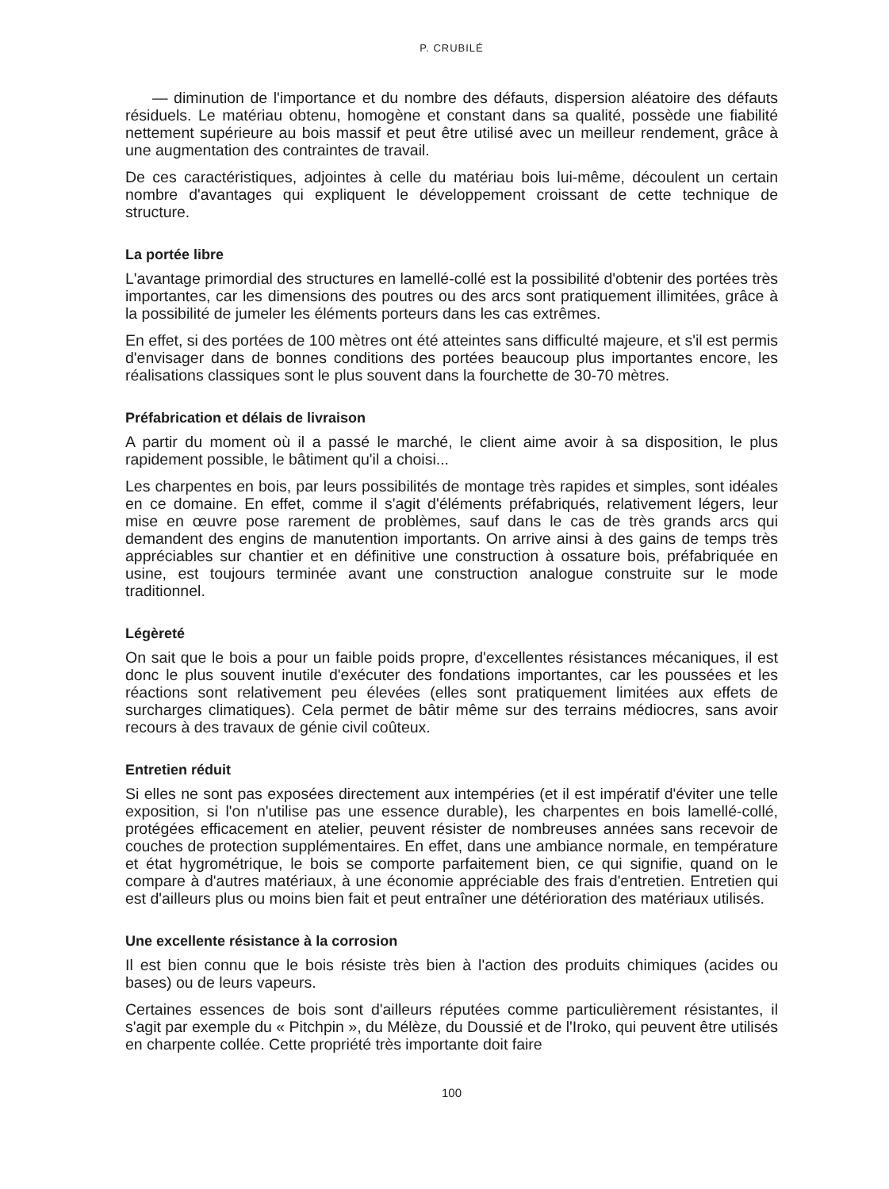P. CRUBILÉ
— diminution de l'importance et du nombre des défauts, dispersion aléatoire des défauts résiduels. Le matériau obtenu, homogène et constant dans sa qualité, possède une fiabilité nettement supérieure au bois massif et peut être utilisé avec un meilleur rendement, grâce à une augmentation des contraintes de travail.
De ces caractéristiques, adjointes à celle du matériau bois lui-même, découlent un certain nombre d'avantages qui expliquent le développement croissant de cette technique de structure.
La portée libre
L'avantage primordial des structures en lamellé-collé est la possibilité d'obtenir des portées très importantes, car les dimensions des poutres ou des arcs sont pratiquement illimitées, grâce à la possibilité de jumeler les éléments porteurs dans les cas extrêmes.
En effet, si des portées de 100 mètres ont été atteintes sans difficulté majeure, et s'il est permis d'envisager dans de bonnes conditions des portées beaucoup plus importantes encore, les réalisations classiques sont le plus souvent dans la fourchette de 30-70 mètres.
Préfabrication et délais de livraison
A partir du moment où il a passé le marché, le client aime avoir à sa disposition, le plus rapidement possible, le bâtiment qu'il a choisi...
Les charpentes en bois, par leurs possibilités de montage très rapides et simples, sont idéales en ce domaine. En effet, comme il s'agit d'éléments préfabriqués, relativement légers, leur mise en œuvre pose rarement de problèmes, sauf dans le cas de très grands arcs qui demandent des engins de manutention importants. On arrive ainsi à des gains de temps très appréciables sur chantier et en définitive une construction à ossature bois, préfabriquée en usine, est toujours terminée avant une construction analogue construite sur le mode traditionnel.
Légèreté
On sait que le bois a pour un faible poids propre, d'excellentes résistances mécaniques, il est donc le plus souvent inutile d'exécuter des fondations importantes, car les poussées et les réactions sont relativement peu élevées (elles sont pratiquement limitées aux effets de surcharges climatiques). Cela permet de bâtir même sur des terrains médiocres, sans avoir recours à des travaux de génie civil coûteux.
Entretien réduit
Si elles ne sont pas exposées directement aux intempéries (et il est impératif d'éviter une telle exposition, si l'on n'utilise pas une essence durable), les charpentes en bois lamellé-collé, protégées efficacement en atelier, peuvent résister de nombreuses années sans recevoir de couches de protection supplémentaires. En effet, dans une ambiance normale, en température et état hygrométrique, le bois se comporte parfaitement bien, ce qui signifie, quand on le compare à d'autres matériaux, à une économie appréciable des frais d'entretien. Entretien qui est d'ailleurs plus ou moins bien fait et peut entraîner une détérioration des matériaux utilisés.
Une excellente résistance à la corrosion
Il est bien connu que le bois résiste très bien à l'action des produits chimiques (acides ou bases) ou de leurs vapeurs.
Certaines essences de bois sont d'ailleurs réputées comme particulièrement résistantes, il s'agit par exemple du « Pitchpin », du Mélèze, du Doussié et de l'Iroko, qui peuvent être utilisés en charpente collée. Cette propriété très importante doit faire
100